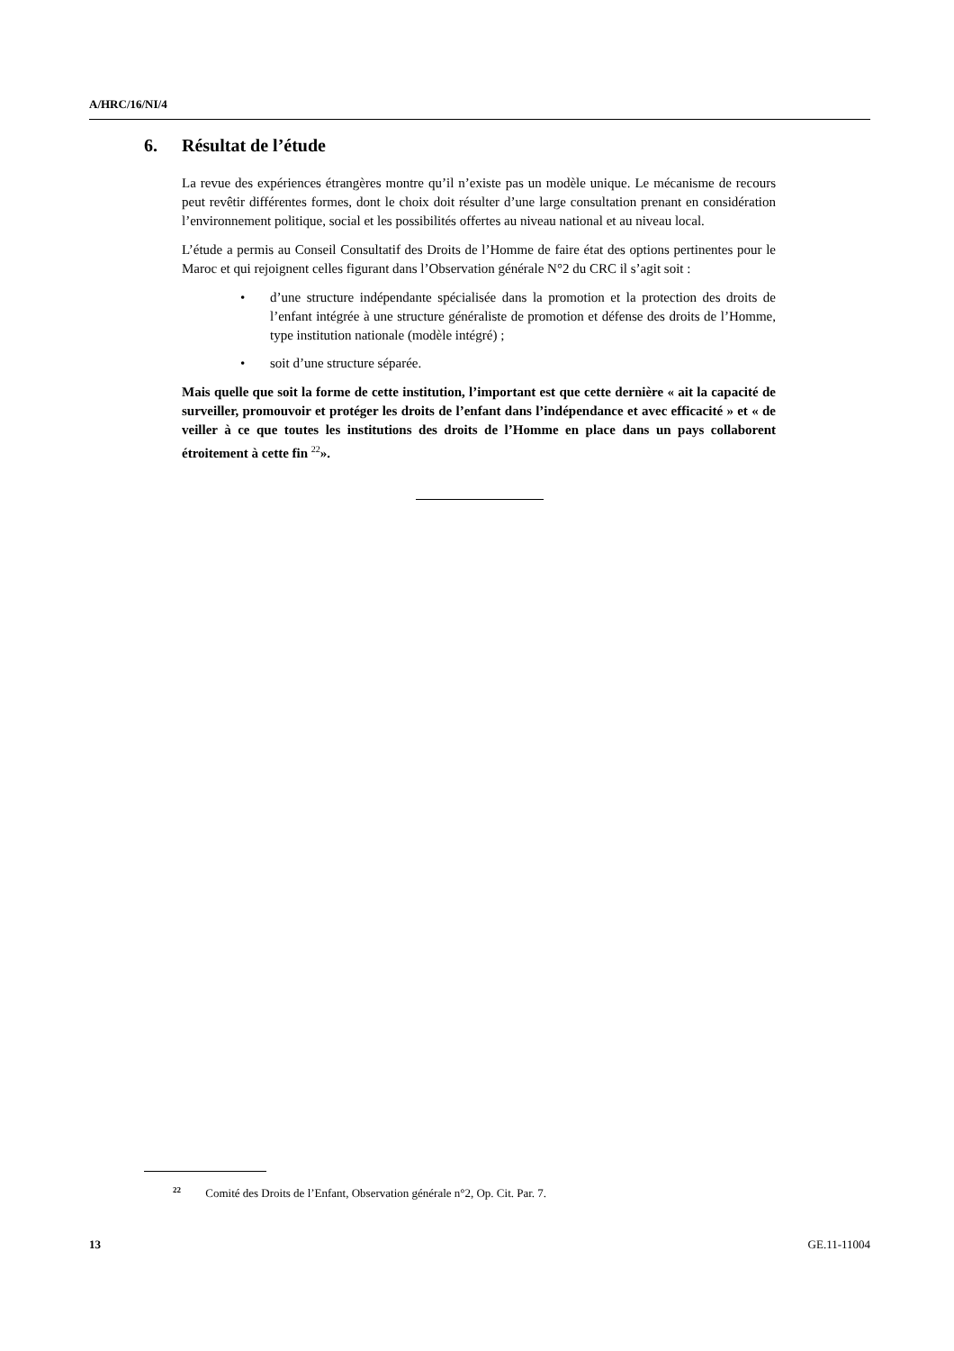A/HRC/16/NI/4
6. Résultat de l’étude
La revue des expériences étrangères montre qu’il n’existe pas un modèle unique. Le mécanisme de recours peut revêtir différentes formes, dont le choix doit résulter d’une large consultation prenant en considération l’environnement politique, social et les possibilités offertes au niveau national et au niveau local.
L’étude a permis au Conseil Consultatif des Droits de l’Homme de faire état des options pertinentes pour le Maroc et qui rejoignent celles figurant dans l’Observation générale N°2 du CRC il s’agit soit :
• d’une structure indépendante spécialisée dans la promotion et la protection des droits de l’enfant intégrée à une structure généraliste de promotion et défense des droits de l’Homme, type institution nationale (modèle intégré) ;
• soit d’une structure séparée.
Mais quelle que soit la forme de cette institution, l’important est que cette dernière « ait la capacité de surveiller, promouvoir et protéger les droits de l’enfant dans l’indépendance et avec efficacité » et « de veiller à ce que toutes les institutions des droits de l’Homme en place dans un pays collaborent étroitement à cette fin <sup>22</sup>».
<sup>22</sup> Comité des Droits de l’Enfant, Observation générale n°2, Op. Cit. Par. 7.
13 GE.11-11004